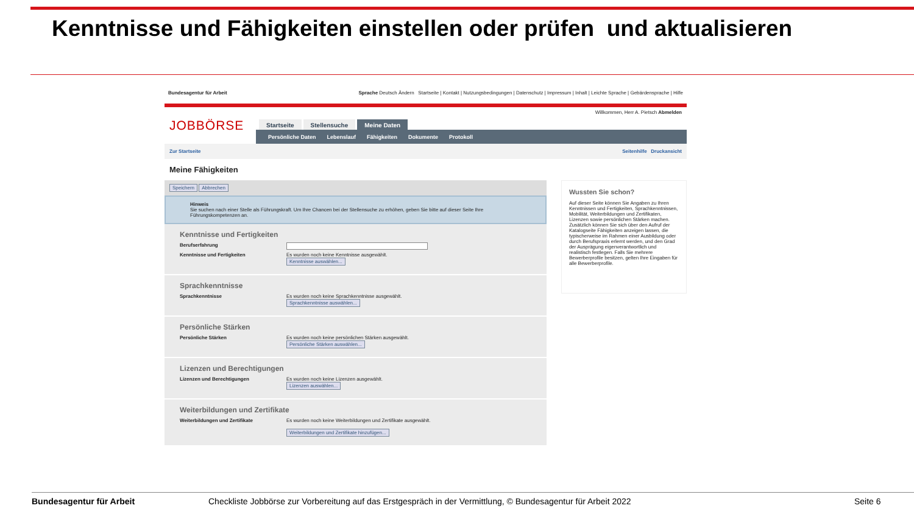Kenntnisse und Fähigkeiten einstellen oder prüfen und aktualisieren
Bundesagentur für Arbeit Sprache Deutsch Ändern Startseite | Kontakt | Nutzungsbedingungen | Datenschutz | Impressum | Inhalt | Leichte Sprache | Gebärdensprache | Hilfe
JOBBÖRSE
Willkommen, Herr A. Pietsch Abmelden
Startseite Stellensuche Meine Daten
Persönliche Daten Lebenslauf Fähigkeiten Dokumente Protokoll
Zur Startseite Seitenhilfe Druckansicht
Meine Fähigkeiten
Speichern Abbrechen
Hinweis
Sie suchen nach einer Stelle als Führungskraft. Um Ihre Chancen bei der Stellensuche zu erhöhen, geben Sie bitte auf dieser Seite Ihre Führungskompetenzen an.
Kenntnisse und Fertigkeiten
Berufserfahrung
Kenntnisse und Fertigkeiten Es wurden noch keine Kenntnisse ausgewählt.
Kenntnisse auswählen...
Sprachkenntnisse
Sprachkenntnisse Es wurden noch keine Sprachkenntnisse ausgewählt.
Sprachkenntnisse auswählen...
Persönliche Stärken
Persönliche Stärken Es wurden noch keine persönlichen Stärken ausgewählt.
Persönliche Stärken auswählen...
Lizenzen und Berechtigungen
Lizenzen und Berechtigungen Es wurden noch keine Lizenzen ausgewählt.
Lizenzen auswählen...
Weiterbildungen und Zertifikate
Weiterbildungen und Zertifikate Es wurden noch keine Weiterbildungen und Zertifikate ausgewählt.
Weiterbildungen und Zertifikate hinzufügen...
Wussten Sie schon?
Auf dieser Seite können Sie Angaben zu Ihren Kenntnissen und Fertigkeiten, Sprachkenntnissen, Mobilität, Weiterbildungen und Zertifikaten, Lizenzen sowie persönlichen Stärken machen. Zusätzlich können Sie sich über den Aufruf der Katalogseite Fähigkeiten anzeigen lassen, die typischerweise im Rahmen einer Ausbildung oder durch Berufspraxis erlernt werden, und den Grad der Ausprägung eigenverantwortlich und realistisch festlegen. Falls Sie mehrere Bewerberprofile besitzen, gelten Ihre Eingaben für alle Bewerberprofile.
Bundesagentur für Arbeit Checkliste Jobbörse zur Vorbereitung auf das Erstgespräch in der Vermittlung, © Bundesagentur für Arbeit 2022 Seite 6